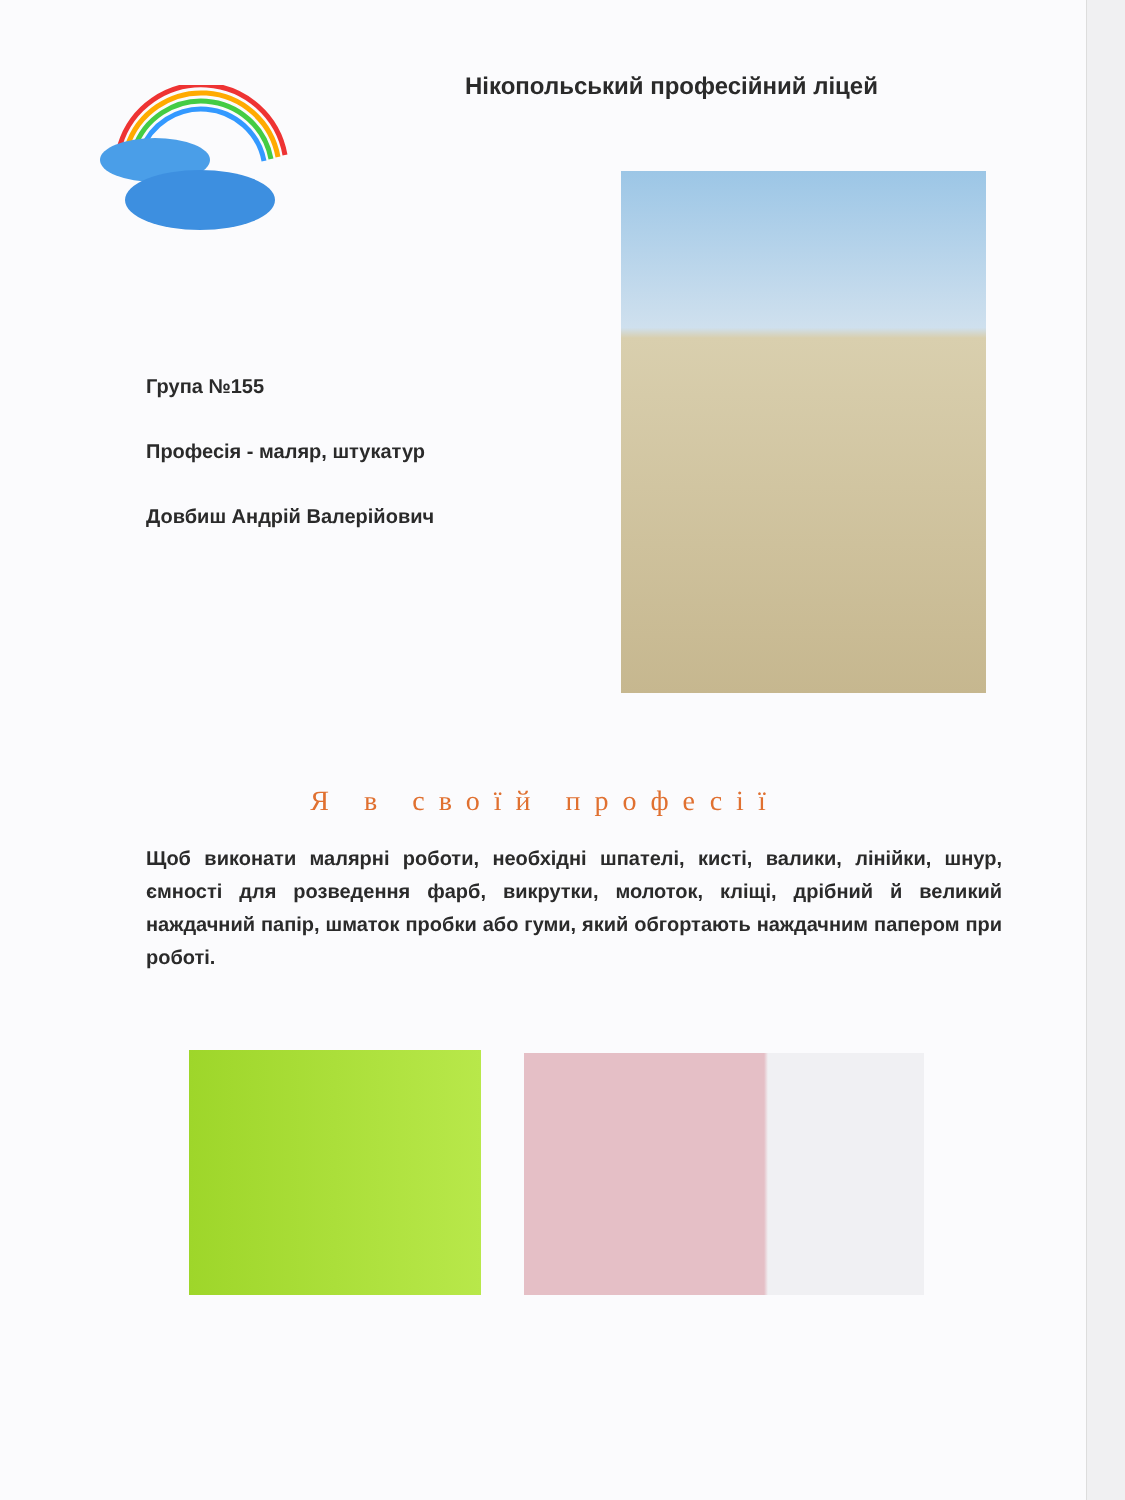Нікопольський професійний ліцей
Група №155
Професія - маляр, штукатур
Довбиш Андрій Валерійович
Я в своїй професії
Щоб виконати малярні роботи, необхідні шпателі, кисті, валики, лінійки, шнур, ємності для розведення фарб, викрутки, молоток, кліщі, дрібний й великий наждачний папір, шматок пробки або гуми, який обгортають наждачним папером при роботі.